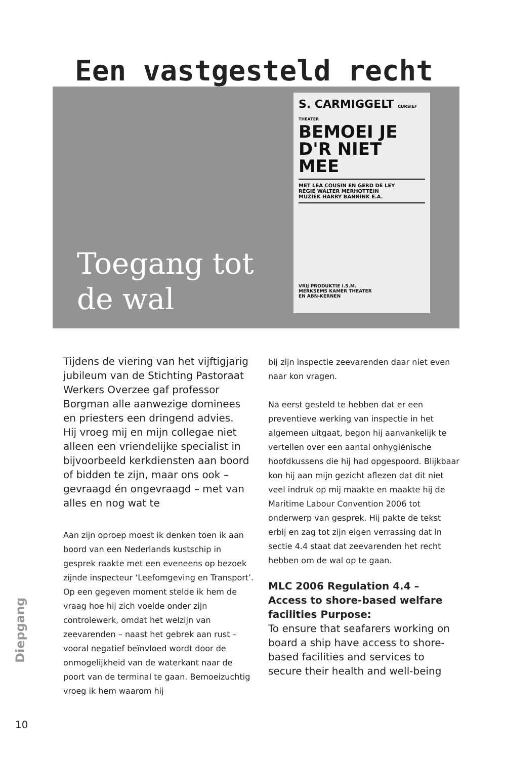Een vastgesteld recht
Toegang tot
de wal
S. CARMIGGELT CURSIEF THEATER
BEMOEI JE
D'R NIET MEE
MET LEA COUSIN EN GERD DE LEY
REGIE WALTER MERHOTTEIN
MUZIEK HARRY BANNINK E.A.
VRIJ PRODUKTIE I.S.M.
MERKSEMS KAMER THEATER
EN ABN-KERNEN
Tijdens de viering van het vijftigjarig jubileum van de Stichting Pastoraat Werkers Overzee gaf professor Borgman alle aanwezige dominees en priesters een dringend advies.
Hij vroeg mij en mijn collegae niet alleen een vriendelijke specialist in bijvoorbeeld kerkdiensten aan boord of bidden te zijn, maar ons ook – gevraagd én ongevraagd – met van alles en nog wat te
Aan zijn oproep moest ik denken toen ik aan boord van een Nederlands kustschip in gesprek raakte met een eveneens op bezoek zijnde inspecteur ‘Leefomgeving en Transport’. Op een gegeven moment stelde ik hem de vraag hoe hij zich voelde onder zijn controlewerk, omdat het welzijn van zeevarenden – naast het gebrek aan rust – vooral negatief beïnvloed wordt door de onmogelijkheid van de waterkant naar de poort van de terminal te gaan. Bemoeizuchtig vroeg ik hem waarom hij
bij zijn inspectie zeevarenden daar niet even naar kon vragen.
Na eerst gesteld te hebben dat er een preventieve werking van inspectie in het algemeen uitgaat, begon hij aanvankelijk te vertellen over een aantal onhygiënische hoofdkussens die hij had opgespoord. Blijkbaar kon hij aan mijn gezicht aflezen dat dit niet veel indruk op mij maakte en maakte hij de Maritime Labour Convention 2006 tot onderwerp van gesprek. Hij pakte de tekst erbij en zag tot zijn eigen verrassing dat in sectie 4.4 staat dat zeevarenden het recht hebben om de wal op te gaan.
MLC 2006 Regulation 4.4 – Access to shore-based welfare facilities Purpose:
To ensure that seafarers working on board a ship have access to shore-based facilities and services to secure their health and well-being
Diepgang
10